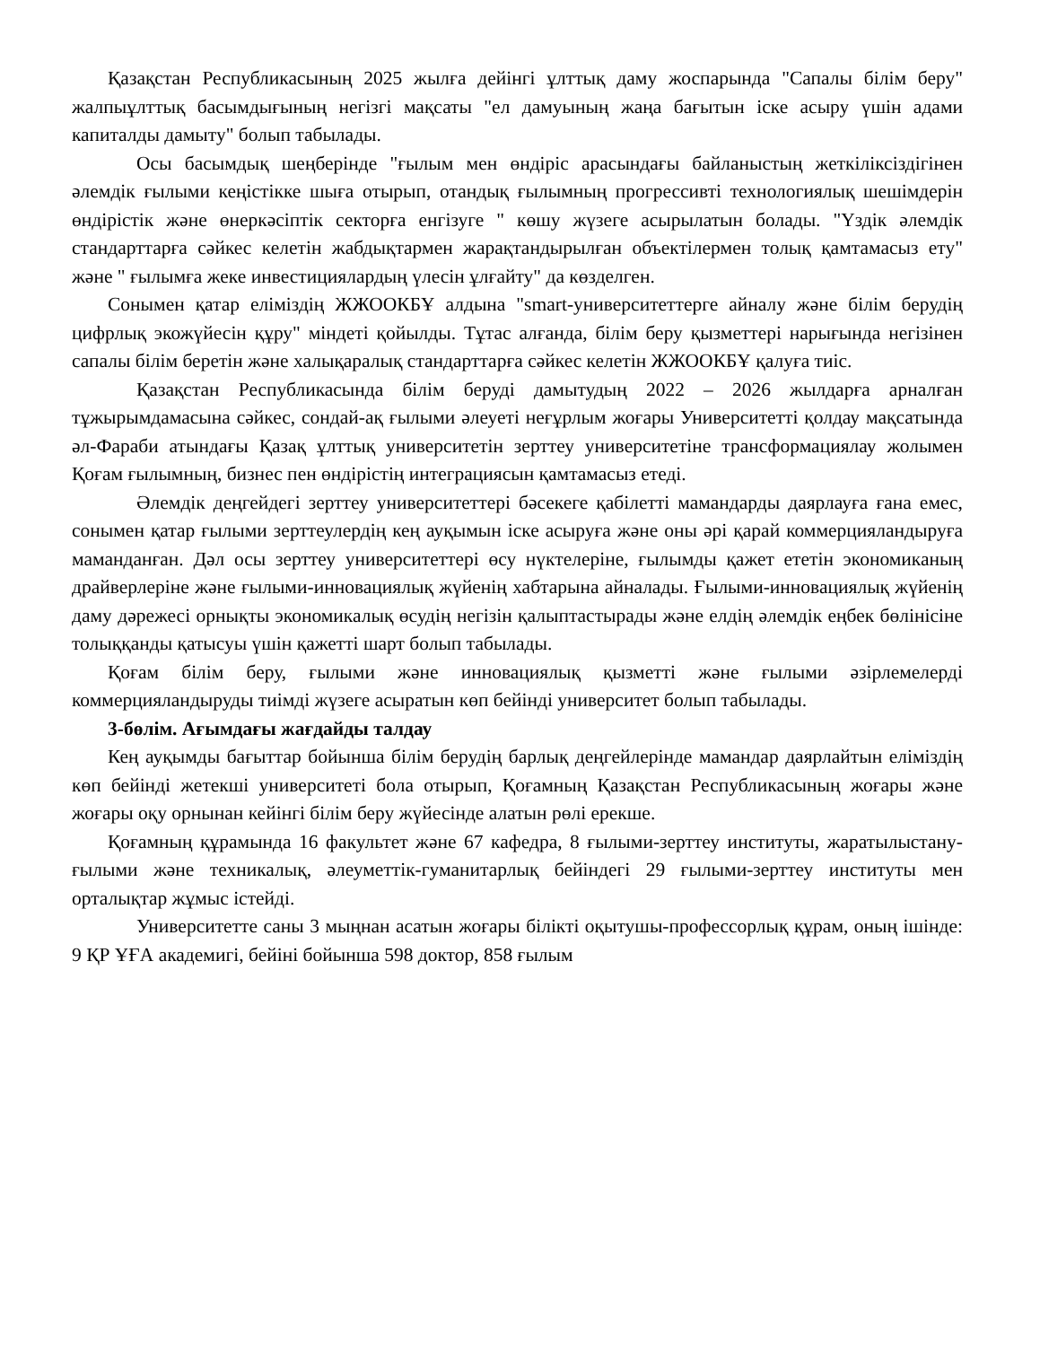Қазақстан Республикасының 2025 жылға дейінгі ұлттық даму жоспарында "Сапалы білім беру" жалпыұлттық басымдығының негізгі мақсаты "ел дамуының жаңа бағытын іске асыру үшін адами капиталды дамыту" болып табылады.
Осы басымдық шеңберінде "ғылым мен өндіріс арасындағы байланыстың жеткіліксіздігінен әлемдік ғылыми кеңістікке шыға отырып, отандық ғылымның прогрессивті технологиялық шешімдерін өндірістік және өнеркәсіптік секторға енгізуге " көшу жүзеге асырылатын болады. "Үздік әлемдік стандарттарға сәйкес келетін жабдықтармен жарақтандырылған объектілермен толық қамтамасыз ету" және " ғылымға жеке инвестициялардың үлесін ұлғайту" да көзделген.
Сонымен қатар еліміздің ЖЖООКБҰ алдына "smart-университеттерге айналу және білім берудің цифрлық экожүйесін құру" міндеті қойылды. Тұтас алғанда, білім беру қызметтері нарығында негізінен сапалы білім беретін және халықаралық стандарттарға сәйкес келетін ЖЖООКБҰ қалуға тиіс.
Қазақстан Республикасында білім беруді дамытудың 2022 – 2026 жылдарға арналған тұжырымдамасына сәйкес, сондай-ақ ғылыми әлеуеті неғұрлым жоғары Университетті қолдау мақсатында әл-Фараби атындағы Қазақ ұлттық университетін зерттеу университетіне трансформациялау жолымен Қоғам ғылымның, бизнес пен өндірістің интеграциясын қамтамасыз етеді.
Әлемдік деңгейдегі зерттеу университеттері бәсекеге қабілетті мамандарды даярлауға ғана емес, сонымен қатар ғылыми зерттеулердің кең ауқымын іске асыруға және оны әрі қарай коммерцияландыруға маманданған. Дәл осы зерттеу университеттері өсу нүктелеріне, ғылымды қажет ететін экономиканың драйверлеріне және ғылыми-инновациялық жүйенің хабтарына айналады. Ғылыми-инновациялық жүйенің даму дәрежесі орнықты экономикалық өсудің негізін қалыптастырады және елдің әлемдік еңбек бөлінісіне толыққанды қатысуы үшін қажетті шарт болып табылады.
Қоғам білім беру, ғылыми және инновациялық қызметті және ғылыми әзірлемелерді коммерцияландыруды тиімді жүзеге асыратын көп бейінді университет болып табылады.
3-бөлім. Ағымдағы жағдайды талдау
Кең ауқымды бағыттар бойынша білім берудің барлық деңгейлерінде мамандар даярлайтын еліміздің көп бейінді жетекші университеті бола отырып, Қоғамның Қазақстан Республикасының жоғары және жоғары оқу орнынан кейінгі білім беру жүйесінде алатын рөлі ерекше.
Қоғамның құрамында 16 факультет және 67 кафедра, 8 ғылыми-зерттеу институты, жаратылыстану-ғылыми және техникалық, әлеуметтік-гуманитарлық бейіндегі 29 ғылыми-зерттеу институты мен орталықтар жұмыс істейді.
Университетте саны 3 мыңнан асатын жоғары білікті оқытушы-профессорлық құрам, оның ішінде: 9 ҚР ҰҒА академигі, бейіні бойынша 598 доктор, 858 ғылым